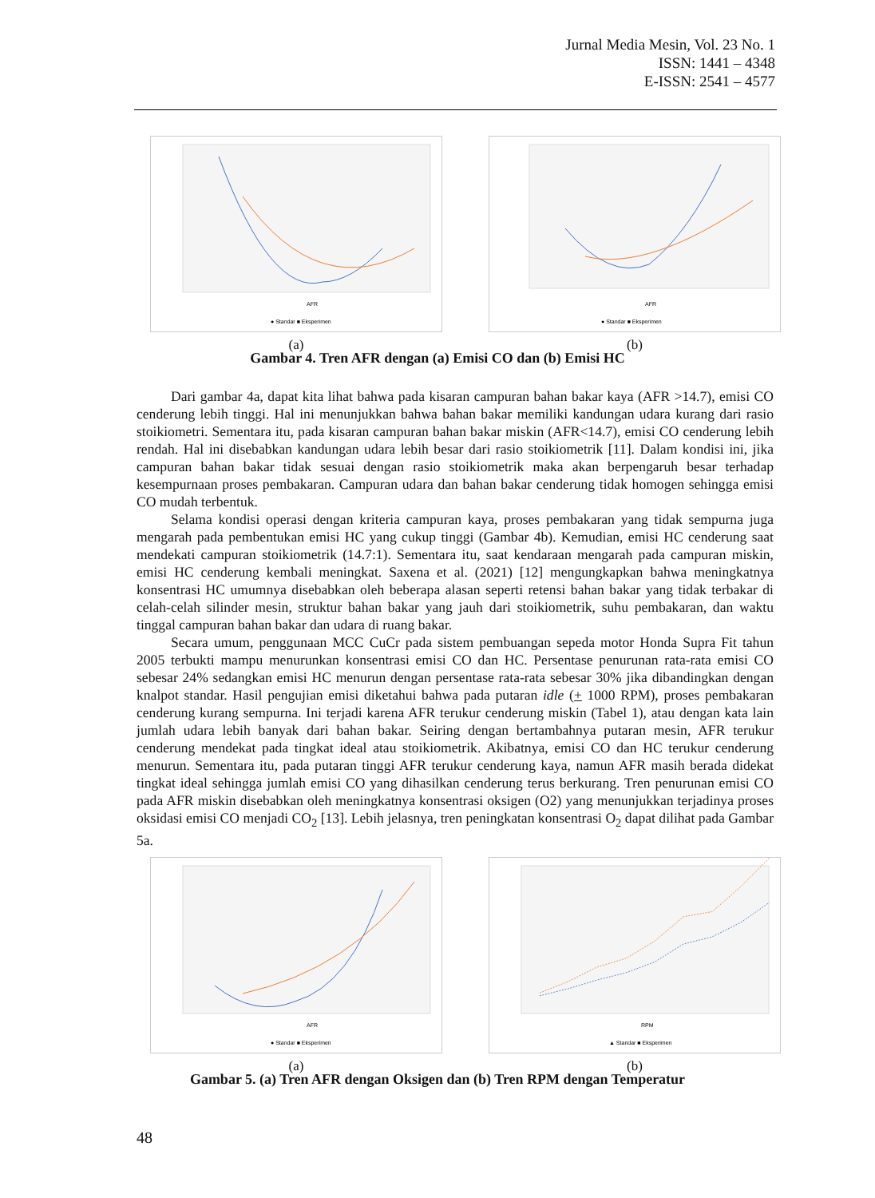Jurnal Media Mesin, Vol. 23 No. 1
ISSN: 1441 – 4348
E-ISSN: 2541 – 4577
AFR
● Standar ■ Eksperimen
(a)
AFR
● Standar ■ Eksperimen
(b)
Gambar 4. Tren AFR dengan (a) Emisi CO dan (b) Emisi HC
Dari gambar 4a, dapat kita lihat bahwa pada kisaran campuran bahan bakar kaya (AFR >14.7), emisi CO cenderung lebih tinggi. Hal ini menunjukkan bahwa bahan bakar memiliki kandungan udara kurang dari rasio stoikiometri. Sementara itu, pada kisaran campuran bahan bakar miskin (AFR<14.7), emisi CO cenderung lebih rendah. Hal ini disebabkan kandungan udara lebih besar dari rasio stoikiometrik [11]. Dalam kondisi ini, jika campuran bahan bakar tidak sesuai dengan rasio stoikiometrik maka akan berpengaruh besar terhadap kesempurnaan proses pembakaran. Campuran udara dan bahan bakar cenderung tidak homogen sehingga emisi CO mudah terbentuk.
Selama kondisi operasi dengan kriteria campuran kaya, proses pembakaran yang tidak sempurna juga mengarah pada pembentukan emisi HC yang cukup tinggi (Gambar 4b). Kemudian, emisi HC cenderung saat mendekati campuran stoikiometrik (14.7:1). Sementara itu, saat kendaraan mengarah pada campuran miskin, emisi HC cenderung kembali meningkat. Saxena et al. (2021) [12] mengungkapkan bahwa meningkatnya konsentrasi HC umumnya disebabkan oleh beberapa alasan seperti retensi bahan bakar yang tidak terbakar di celah-celah silinder mesin, struktur bahan bakar yang jauh dari stoikiometrik, suhu pembakaran, dan waktu tinggal campuran bahan bakar dan udara di ruang bakar.
Secara umum, penggunaan MCC CuCr pada sistem pembuangan sepeda motor Honda Supra Fit tahun 2005 terbukti mampu menurunkan konsentrasi emisi CO dan HC. Persentase penurunan rata-rata emisi CO sebesar 24% sedangkan emisi HC menurun dengan persentase rata-rata sebesar 30% jika dibandingkan dengan knalpot standar. Hasil pengujian emisi diketahui bahwa pada putaran idle (+ 1000 RPM), proses pembakaran cenderung kurang sempurna. Ini terjadi karena AFR terukur cenderung miskin (Tabel 1), atau dengan kata lain jumlah udara lebih banyak dari bahan bakar. Seiring dengan bertambahnya putaran mesin, AFR terukur cenderung mendekat pada tingkat ideal atau stoikiometrik. Akibatnya, emisi CO dan HC terukur cenderung menurun. Sementara itu, pada putaran tinggi AFR terukur cenderung kaya, namun AFR masih berada didekat tingkat ideal sehingga jumlah emisi CO yang dihasilkan cenderung terus berkurang. Tren penurunan emisi CO pada AFR miskin disebabkan oleh meningkatnya konsentrasi oksigen (O2) yang menunjukkan terjadinya proses oksidasi emisi CO menjadi CO<sub>2</sub> [13]. Lebih jelasnya, tren peningkatan konsentrasi O<sub>2</sub> dapat dilihat pada Gambar 5a.
AFR
● Standar ■ Eksperimen
(a)
RPM
▲ Standar ■ Eksperimen
(b)
Gambar 5. (a) Tren AFR dengan Oksigen dan (b) Tren RPM dengan Temperatur
48